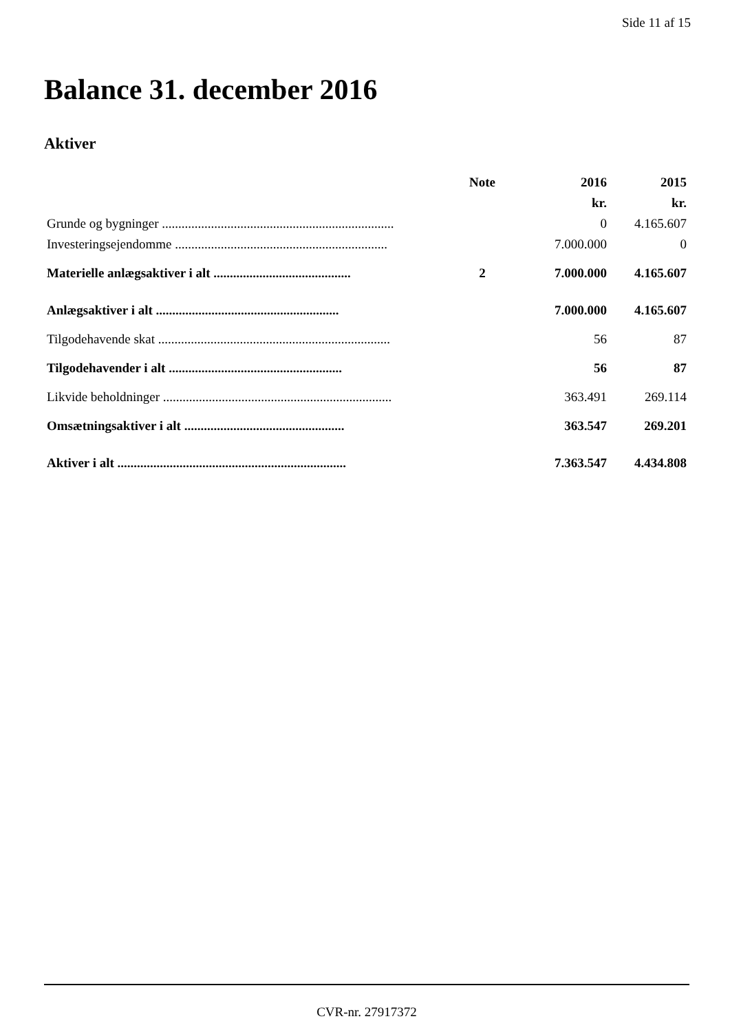Side 11 af 15
Balance 31. december 2016
Aktiver
| | Note | 2016 | 2015 |
| --- | --- | --- | --- |
| | | kr. | kr. |
| Grunde og bygninger ....................................................................... | | 0 | 4.165.607 |
| Investeringsejendomme ................................................................. | | 7.000.000 | 0 |
| Materielle anlægsaktiver i alt .......................................... | 2 | 7.000.000 | 4.165.607 |
| Anlægsaktiver i alt ........................................................ | | 7.000.000 | 4.165.607 |
| Tilgodehavende skat ....................................................................... | | 56 | 87 |
| Tilgodehavender i alt ..................................................... | | 56 | 87 |
| Likvide beholdninger ...................................................................... | | 363.491 | 269.114 |
| Omsætningsaktiver i alt ................................................. | | 363.547 | 269.201 |
| Aktiver i alt ...................................................................... | | 7.363.547 | 4.434.808 |
CVR-nr. 27917372